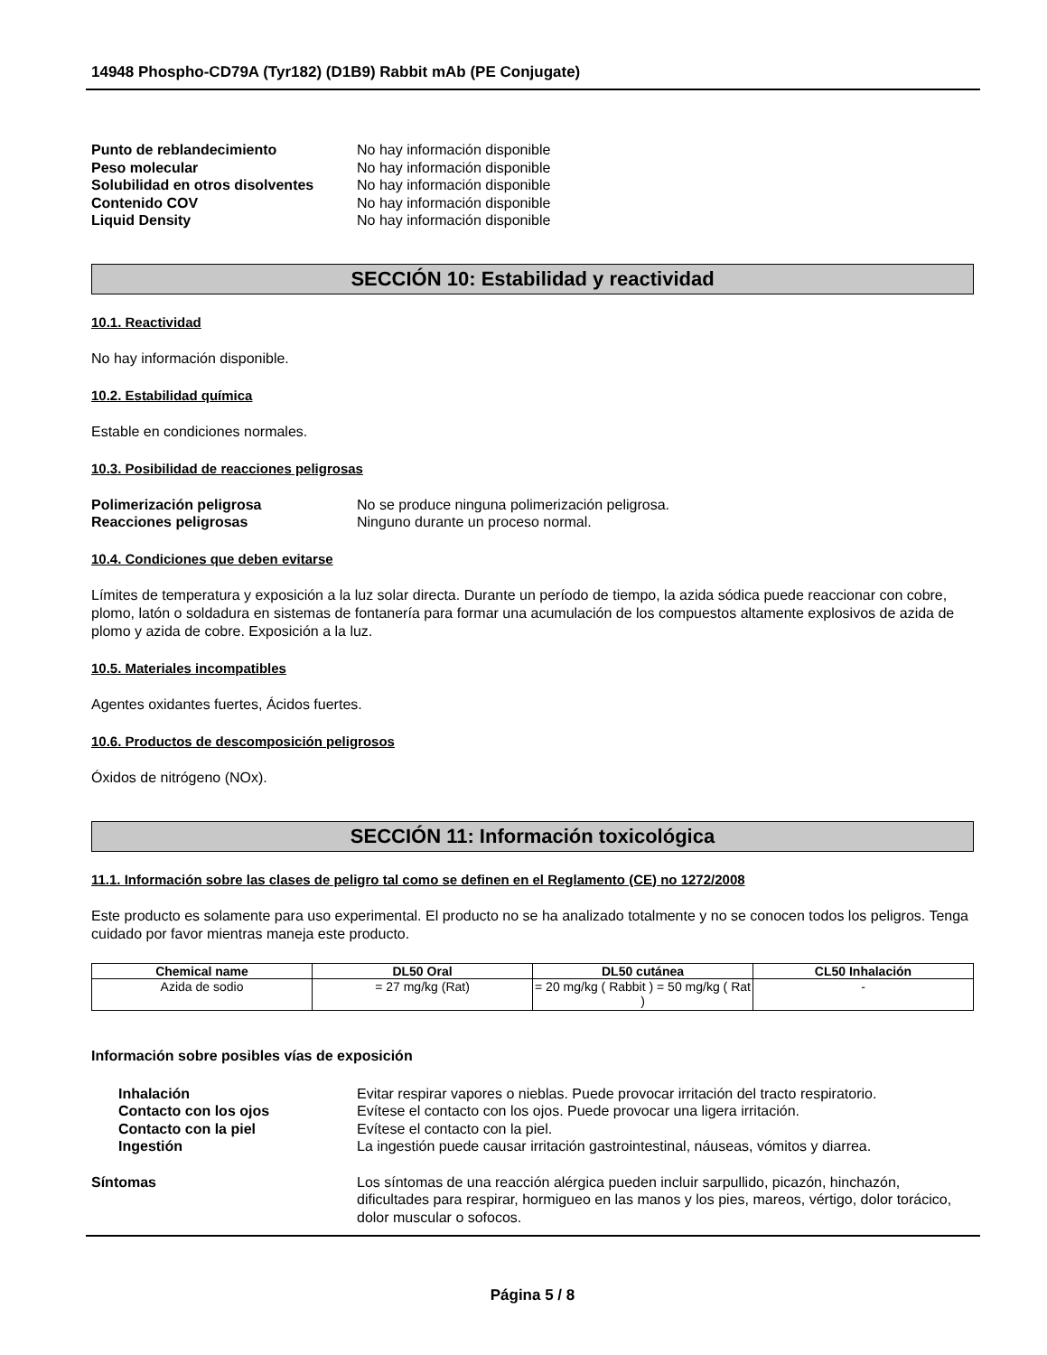14948 Phospho-CD79A (Tyr182) (D1B9) Rabbit mAb (PE Conjugate)
Punto de reblandecimiento No hay información disponible Peso molecular No hay información disponible Solubilidad en otros disolventes No hay información disponible Contenido COV No hay información disponible Liquid Density No hay información disponible
SECCIÓN 10: Estabilidad y reactividad
10.1. Reactividad
No hay información disponible.
10.2. Estabilidad química
Estable en condiciones normales.
10.3. Posibilidad de reacciones peligrosas
Polimerización peligrosa No se produce ninguna polimerización peligrosa. Reacciones peligrosas Ninguno durante un proceso normal.
10.4. Condiciones que deben evitarse
Límites de temperatura y exposición a la luz solar directa. Durante un período de tiempo, la azida sódica puede reaccionar con cobre, plomo, latón o soldadura en sistemas de fontanería para formar una acumulación de los compuestos altamente explosivos de azida de plomo y azida de cobre. Exposición a la luz.
10.5. Materiales incompatibles
Agentes oxidantes fuertes, Ácidos fuertes.
10.6. Productos de descomposición peligrosos
Óxidos de nitrógeno (NOx).
SECCIÓN 11: Información toxicológica
11.1. Información sobre las clases de peligro tal como se definen en el Reglamento (CE) no 1272/2008
Este producto es solamente para uso experimental. El producto no se ha analizado totalmente y no se conocen todos los peligros. Tenga cuidado por favor mientras maneja este producto.
| Chemical name | DL50 Oral | DL50 cutánea | CL50 Inhalación |
| --- | --- | --- | --- |
| Azida de sodio | = 27 mg/kg (Rat) | = 20 mg/kg ( Rabbit ) = 50 mg/kg ( Rat ) | - |
Información sobre posibles vías de exposición
Inhalación Evitar respirar vapores o nieblas. Puede provocar irritación del tracto respiratorio. Contacto con los ojos Evítese el contacto con los ojos. Puede provocar una ligera irritación. Contacto con la piel Evítese el contacto con la piel. Ingestión La ingestión puede causar irritación gastrointestinal, náuseas, vómitos y diarrea.
Síntomas Los síntomas de una reacción alérgica pueden incluir sarpullido, picazón, hinchazón, dificultades para respirar, hormigueo en las manos y los pies, mareos, vértigo, dolor torácico, dolor muscular o sofocos.
Página 5 / 8